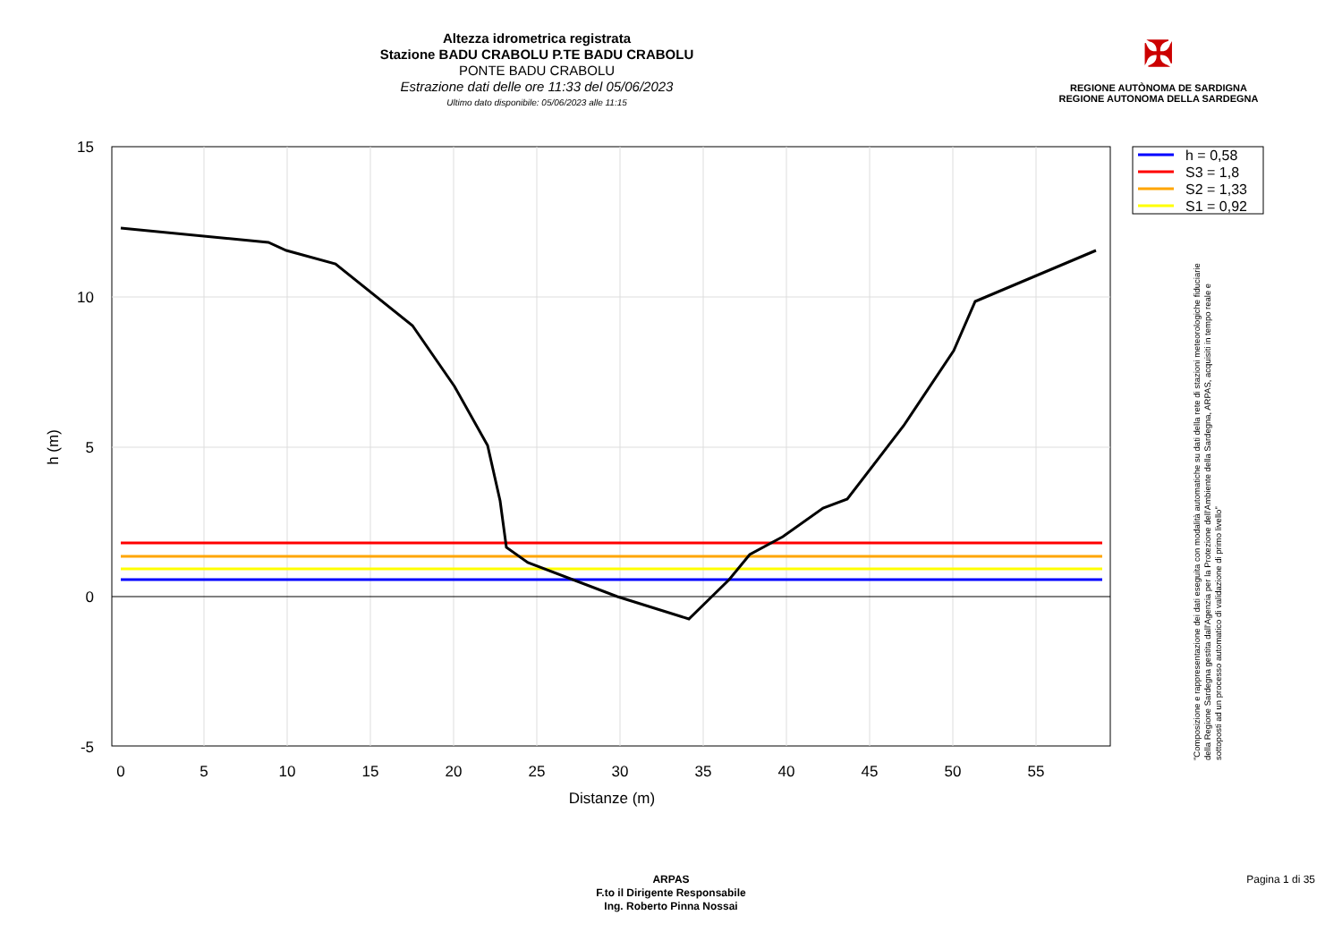Altezza idrometrica registrata
Stazione BADU CRABOLU P.TE BADU CRABOLU
PONTE BADU CRABOLU
Estrazione dati delle ore 11:33 del 05/06/2023
Ultimo dato disponibile: 05/06/2023 alle 11:15
✠
REGIONE AUTÒNOMA DE SARDIGNA
REGIONE AUTONOMA DELLA SARDEGNA
15
10
5
0
-5
0
5
10
15
20
25
30
35
40
45
50
55
Distanze (m)
h (m)
h = 0,58
S3 = 1,8
S2 = 1,33
S1 = 0,92
"Composizione e rappresentazione dei dati eseguita con modalità automatiche su dati della rete di stazioni meteorologiche fiduciarie della Regione Sardegna gestita dall'Agenzia per la Protezione dell'Ambiente della Sardegna, ARPAS, acquisiti in tempo reale e sottoposti ad un processo automatico di validazione di primo livello"
ARPAS
F.to il Dirigente Responsabile
Ing. Roberto Pinna Nossai
Pagina 1 di 35